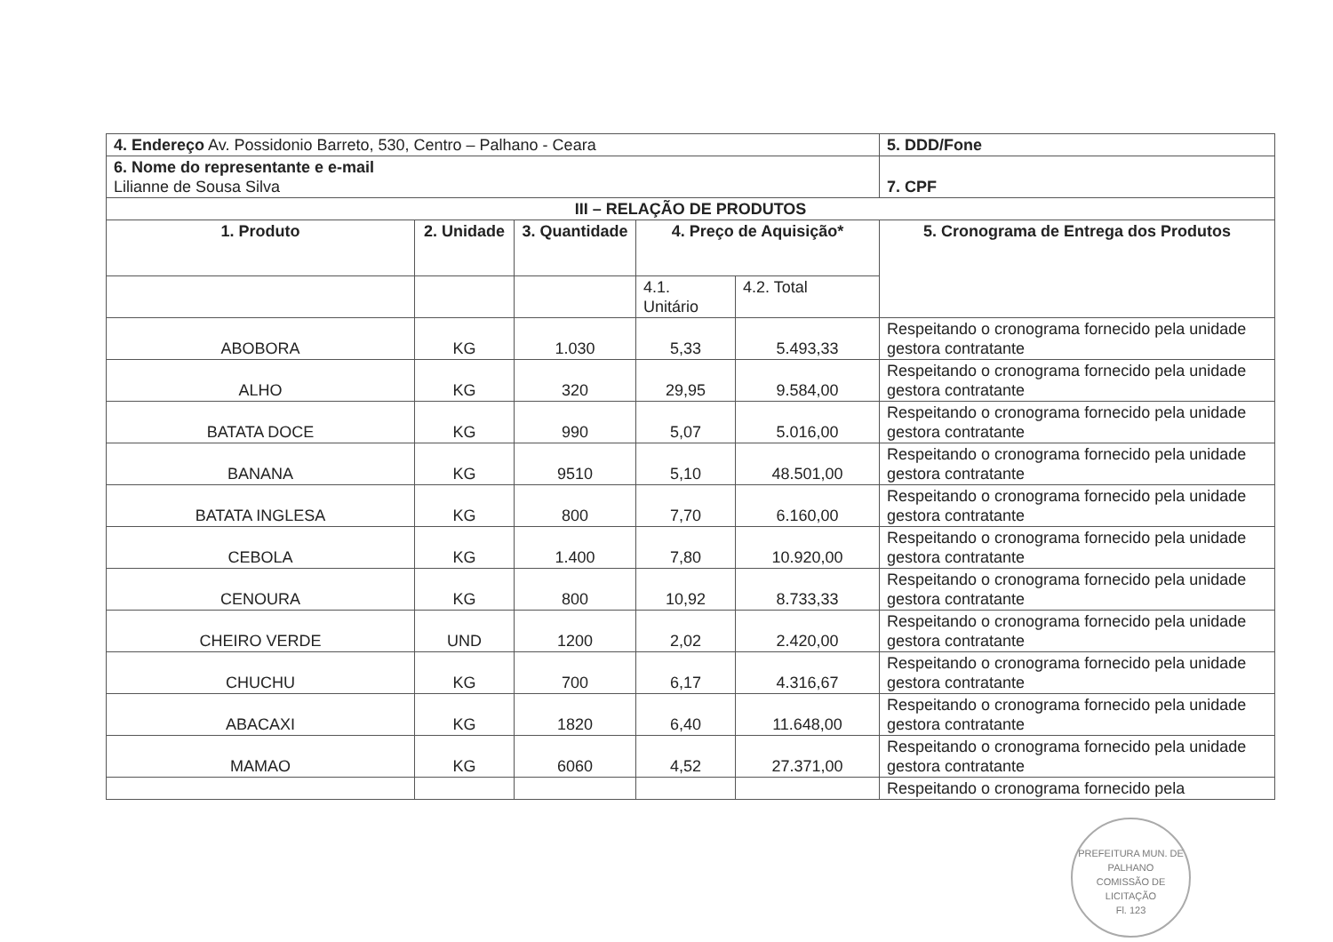| 4. Endereço Av. Possidonio Barreto, 530, Centro – Palhano - Ceara | | | | | 5. DDD/Fone |
| 6. Nome do representante e e-mail Lilianne de Sousa Silva | | | | | 7. CPF |
| III – RELAÇÃO DE PRODUTOS | | | | | |
| 1. Produto | 2. Unidade | 3. Quantidade | 4. Preço de Aquisição* | | 5. Cronograma de Entrega dos Produtos |
| | | | 4.1. Unitário | 4.2. Total | |
| ABOBORA | KG | 1.030 | 5,33 | 5.493,33 | Respeitando o cronograma fornecido pela unidade gestora contratante |
| ALHO | KG | 320 | 29,95 | 9.584,00 | Respeitando o cronograma fornecido pela unidade gestora contratante |
| BATATA DOCE | KG | 990 | 5,07 | 5.016,00 | Respeitando o cronograma fornecido pela unidade gestora contratante |
| BANANA | KG | 9510 | 5,10 | 48.501,00 | Respeitando o cronograma fornecido pela unidade gestora contratante |
| BATATA INGLESA | KG | 800 | 7,70 | 6.160,00 | Respeitando o cronograma fornecido pela unidade gestora contratante |
| CEBOLA | KG | 1.400 | 7,80 | 10.920,00 | Respeitando o cronograma fornecido pela unidade gestora contratante |
| CENOURA | KG | 800 | 10,92 | 8.733,33 | Respeitando o cronograma fornecido pela unidade gestora contratante |
| CHEIRO VERDE | UND | 1200 | 2,02 | 2.420,00 | Respeitando o cronograma fornecido pela unidade gestora contratante |
| CHUCHU | KG | 700 | 6,17 | 4.316,67 | Respeitando o cronograma fornecido pela unidade gestora contratante |
| ABACAXI | KG | 1820 | 6,40 | 11.648,00 | Respeitando o cronograma fornecido pela unidade gestora contratante |
| MAMAO | KG | 6060 | 4,52 | 27.371,00 | Respeitando o cronograma fornecido pela unidade gestora contratante |
| | | | | | Respeitando o cronograma fornecido pela |
PREFEITURA MUN. DE PALHANO
COMISSÃO DE LICITAÇÃO
Fl. 123